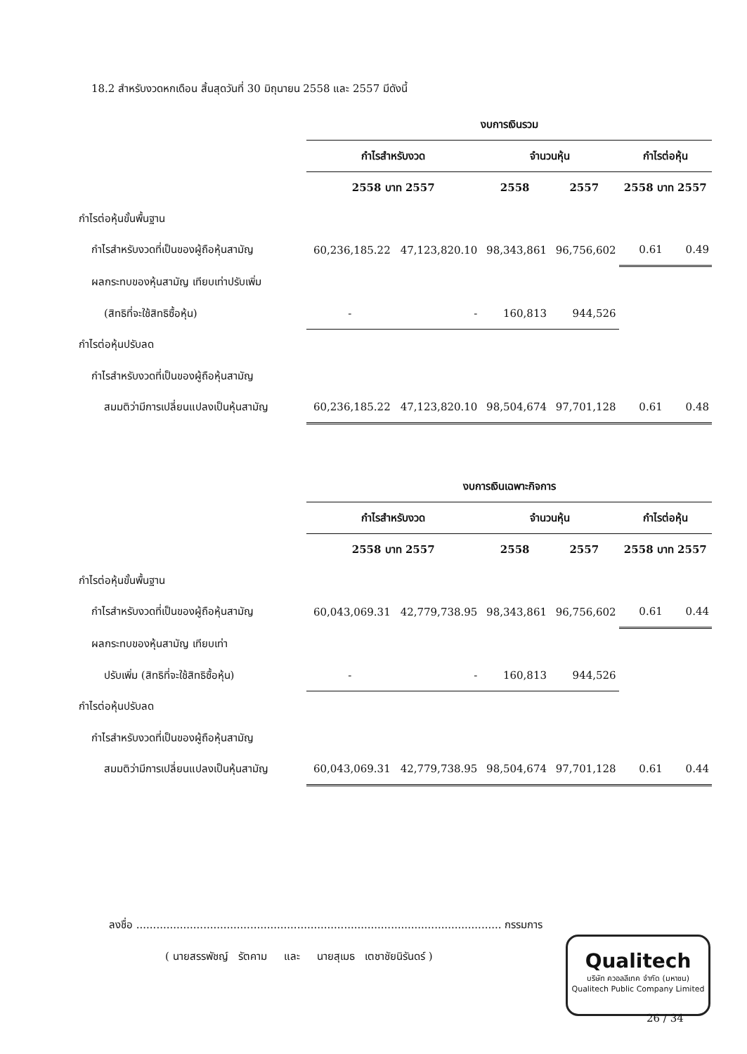18.2 สำหรับงวดหกเดือน สิ้นสุดวันที่ 30 มิถุนายน 2558 และ 2557 มีดังนี้
| | งบการเงินรวม | | | | | |
| | กำไรสำหรับงวด | | จำนวนหุ้น | | กำไรต่อหุ้น | |
| | 2558 บาท 2557 | | 2558 | 2557 | 2558 บาท 2557 | |
| กำไรต่อหุ้นขั้นพื้นฐาน | | | | | | |
| กำไรสำหรับงวดที่เป็นของผู้ถือหุ้นสามัญ | 60,236,185.22 | 47,123,820.10 | 98,343,861 | 96,756,602 | 0.61 | 0.49 |
| ผลกระทบของหุ้นสามัญ เทียบเท่าปรับเพิ่ม | | | | | | |
| (สิทธิที่จะใช้สิทธิซื้อหุ้น) | - | - | 160,813 | 944,526 | | |
| กำไรต่อหุ้นปรับลด | | | | | | |
| กำไรสำหรับงวดที่เป็นของผู้ถือหุ้นสามัญ | | | | | | |
| สมมติว่ามีการเปลี่ยนแปลงเป็นหุ้นสามัญ | 60,236,185.22 | 47,123,820.10 | 98,504,674 | 97,701,128 | 0.61 | 0.48 |
| | งบการเงินเฉพาะกิจการ | | | | | |
| | กำไรสำหรับงวด | | จำนวนหุ้น | | กำไรต่อหุ้น | |
| | 2558 บาท 2557 | | 2558 | 2557 | 2558 บาท 2557 | |
| กำไรต่อหุ้นขั้นพื้นฐาน | | | | | | |
| กำไรสำหรับงวดที่เป็นของผู้ถือหุ้นสามัญ | 60,043,069.31 | 42,779,738.95 | 98,343,861 | 96,756,602 | 0.61 | 0.44 |
| ผลกระทบของหุ้นสามัญ เทียบเท่า | | | | | | |
| ปรับเพิ่ม (สิทธิที่จะใช้สิทธิซื้อหุ้น) | - | - | 160,813 | 944,526 | | |
| กำไรต่อหุ้นปรับลด | | | | | | |
| กำไรสำหรับงวดที่เป็นของผู้ถือหุ้นสามัญ | | | | | | |
| สมมติว่ามีการเปลี่ยนแปลงเป็นหุ้นสามัญ | 60,043,069.31 | 42,779,738.95 | 98,504,674 | 97,701,128 | 0.61 | 0.44 |
ลงชื่อ ............................................................................................................. กรรมการ
( นายสรรพัชญ์ รัตคาม และ นายสุเมธ เตชาชัยนิรันดร์ )
Qualitech
บริษัท ควอลลีเทค จำกัด (มหาชน)
Qualitech Public Company Limited
26 / 34